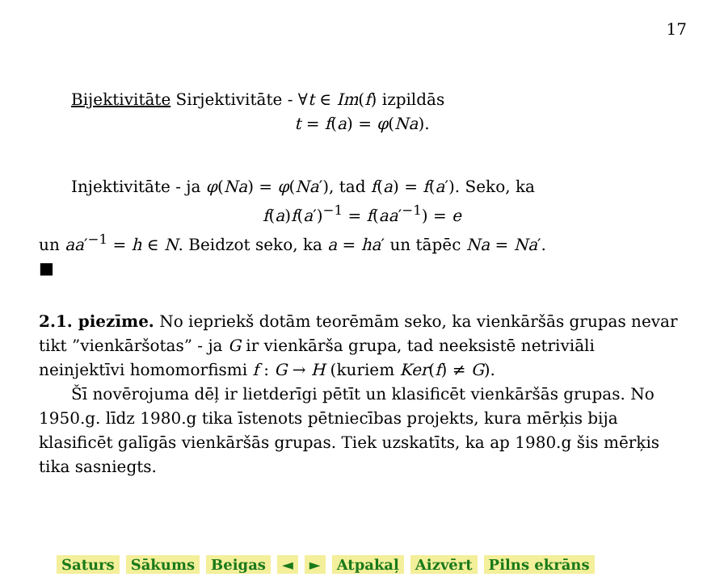17
Bijektivitāte Sirjektivitāte - ∀t ∈ Im(f) izpildās
t = f(a) = φ(Na).
Injektivitāte - ja φ(Na) = φ(Na′), tad f(a) = f(a′). Seko, ka
f(a)f(a′)<sup>−1</sup> = f(aa′<sup>−1</sup>) = e
un aa′<sup>−1</sup> = h ∈ N. Beidzot seko, ka a = ha′ un tāpēc Na = Na′.
■
2.1. piezīme. No iepriekš dotām teorēmām seko, ka vienkāršās grupas nevar tikt ”vienkāršotas” - ja G ir vienkārša grupa, tad neeksistē netriviāli neinjektīvi homomorfismi f : G → H (kuriem Ker(f) ≠ G).
Šī novērojuma dēļ ir lietderīgi pētīt un klasificēt vienkāršās grupas. No 1950.g. līdz 1980.g tika īstenots pētniecības projekts, kura mērķis bija klasificēt galīgās vienkāršās grupas. Tiek uzskatīts, ka ap 1980.g šis mērķis tika sasniegts.
Saturs Sākums Beigas ◄ ► Atpakaļ Aizvērt Pilns ekrāns